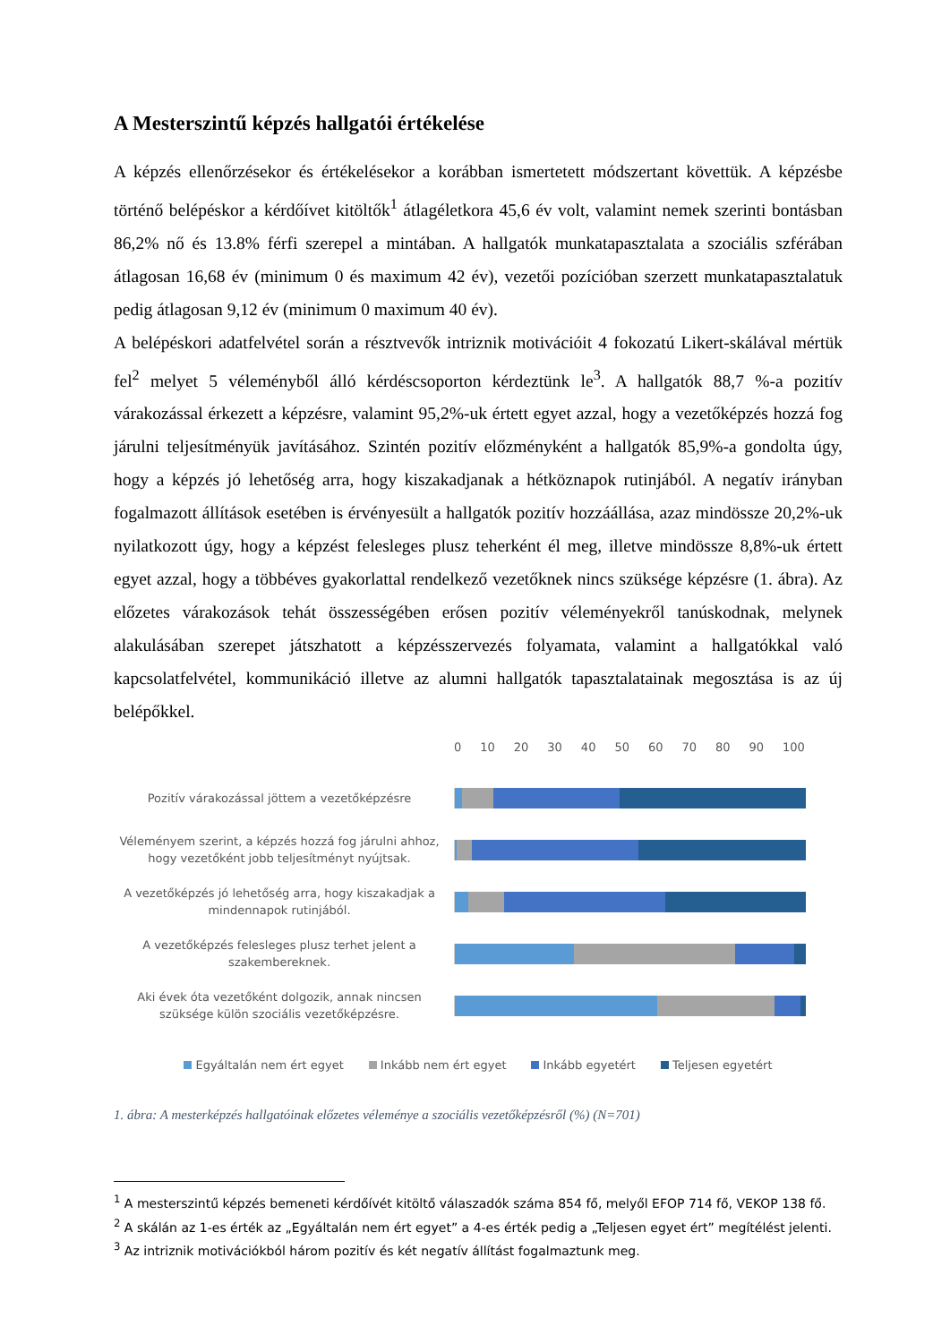A Mesterszintű képzés hallgatói értékelése
A képzés ellenőrzésekor és értékelésekor a korábban ismertetett módszertant követtük. A képzésbe történő belépéskor a kérdőívet kitöltők<sup>1</sup> átlagéletkora 45,6 év volt, valamint nemek szerinti bontásban 86,2% nő és 13.8% férfi szerepel a mintában. A hallgatók munkatapasztalata a szociális szférában átlagosan 16,68 év (minimum 0 és maximum 42 év), vezetői pozícióban szerzett munkatapasztalatuk pedig átlagosan 9,12 év (minimum 0 maximum 40 év).
A belépéskori adatfelvétel során a résztvevők intriznik motivációit 4 fokozatú Likert-skálával mértük fel<sup>2</sup> melyet 5 véleményből álló kérdéscsoporton kérdeztünk le<sup>3</sup>. A hallgatók 88,7 %-a pozitív várakozással érkezett a képzésre, valamint 95,2%-uk értett egyet azzal, hogy a vezetőképzés hozzá fog járulni teljesítményük javításához. Szintén pozitív előzményként a hallgatók 85,9%-a gondolta úgy, hogy a képzés jó lehetőség arra, hogy kiszakadjanak a hétköznapok rutinjából. A negatív irányban fogalmazott állítások esetében is érvényesült a hallgatók pozitív hozzáállása, azaz mindössze 20,2%-uk nyilatkozott úgy, hogy a képzést felesleges plusz teherként él meg, illetve mindössze 8,8%-uk értett egyet azzal, hogy a többéves gyakorlattal rendelkező vezetőknek nincs szüksége képzésre (1. ábra). Az előzetes várakozások tehát összességében erősen pozitív véleményekről tanúskodnak, melynek alakulásában szerepet játszhatott a képzésszervezés folyamata, valamint a hallgatókkal való kapcsolatfelvétel, kommunikáció illetve az alumni hallgatók tapasztalatainak megosztása is az új belépőkkel.
0 10 20 30 40 50 60 70 80 90 100
Pozitív várakozással jöttem a vezetőképzésre
Véleményem szerint, a képzés hozzá fog járulni ahhoz, hogy vezetőként jobb teljesítményt nyújtsak.
A vezetőképzés jó lehetőség arra, hogy kiszakadjak a mindennapok rutinjából.
A vezetőképzés felesleges plusz terhet jelent a szakembereknek.
Aki évek óta vezetőként dolgozik, annak nincsen szüksége külön szociális vezetőképzésre.
Egyáltalán nem ért egyet Inkább nem ért egyet Inkább egyetért Teljesen egyetért
1. ábra: A mesterképzés hallgatóinak előzetes véleménye a szociális vezetőképzésről (%) (N=701)
<sup>1</sup> A mesterszintű képzés bemeneti kérdőívét kitöltő válaszadók száma 854 fő, melyől EFOP 714 fő, VEKOP 138 fő.
<sup>2</sup> A skálán az 1-es érték az „Egyáltalán nem ért egyet” a 4-es érték pedig a „Teljesen egyet ért” megítélést jelenti.
<sup>3</sup> Az intriznik motivációkból három pozitív és két negatív állítást fogalmaztunk meg.